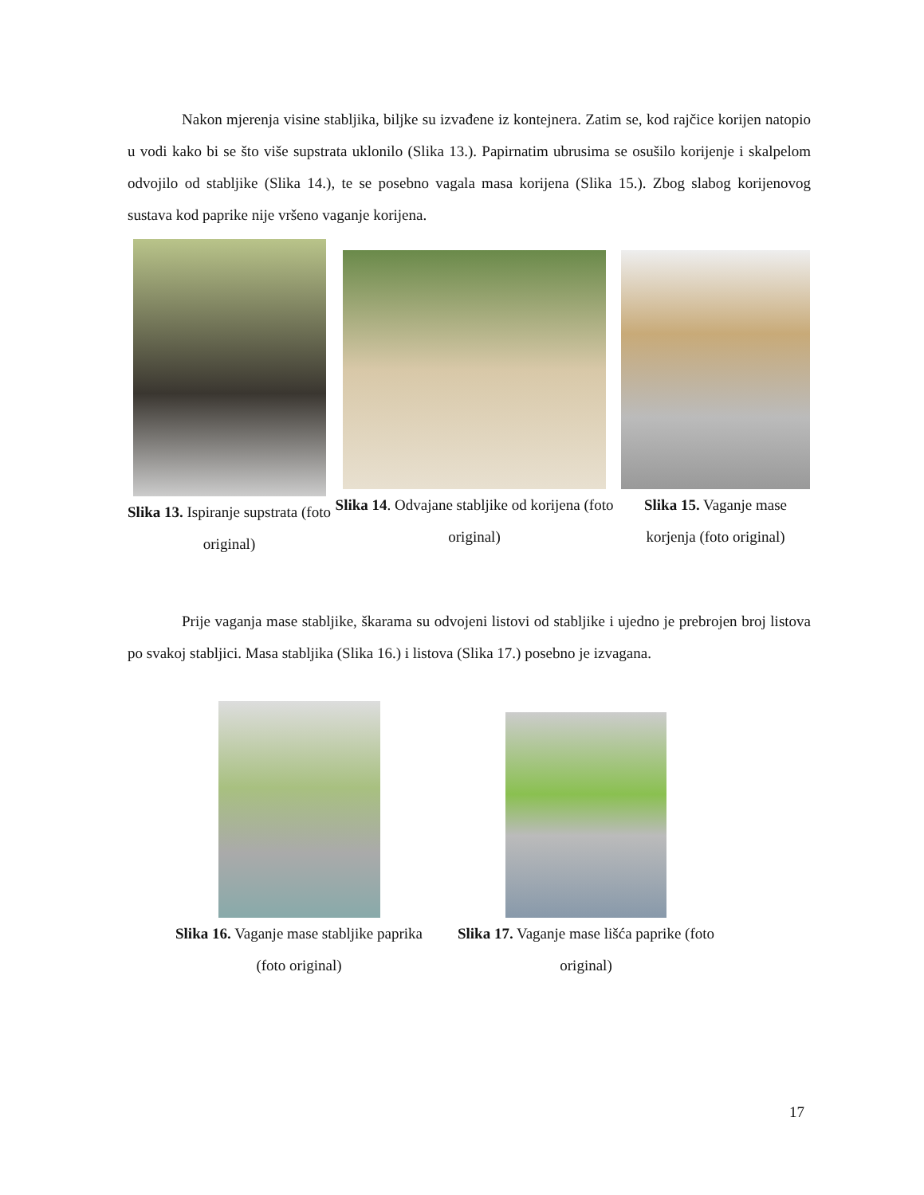Nakon mjerenja visine stabljika, biljke su izvađene iz kontejnera. Zatim se, kod rajčice korijen natopio u vodi kako bi se što više supstrata uklonilo (Slika 13.). Papirnatim ubrusima se osušilo korijenje i skalpelom odvojilo od stabljike (Slika 14.), te se posebno vagala masa korijena (Slika 15.). Zbog slabog korijenovog sustava kod paprike nije vršeno vaganje korijena.
Slika 13. Ispiranje supstrata (foto original)
Slika 14. Odvajane stabljike od korijena (foto original)
Slika 15. Vaganje mase korjenja (foto original)
Prije vaganja mase stabljike, škarama su odvojeni listovi od stabljike i ujedno je prebrojen broj listova po svakoj stabljici. Masa stabljika (Slika 16.) i listova (Slika 17.) posebno je izvagana.
Slika 16. Vaganje mase stabljike paprika (foto original)
Slika 17. Vaganje mase lišća paprike (foto original)
17